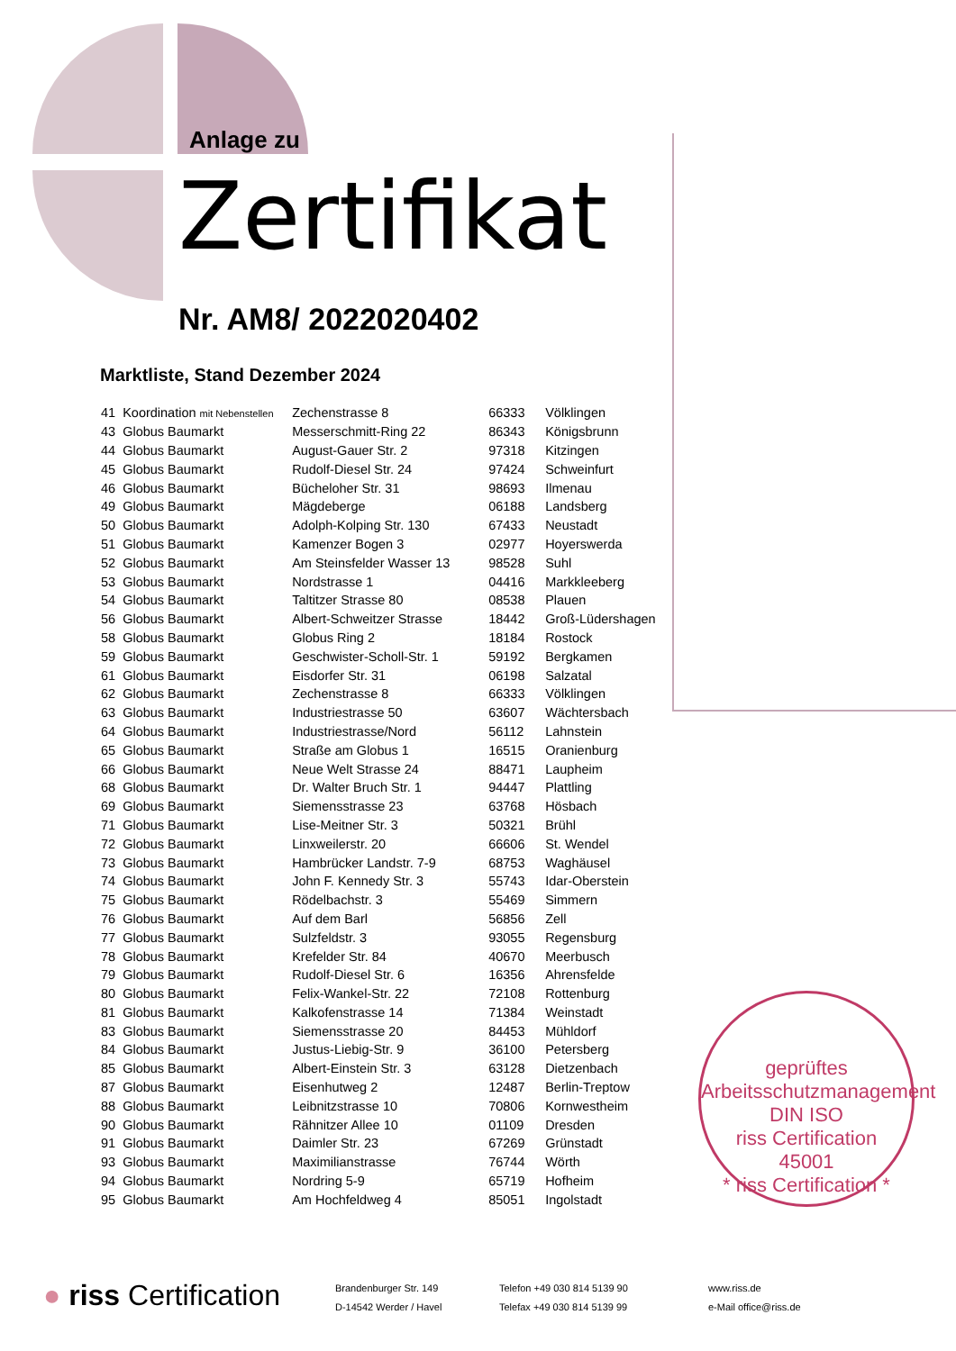Anlage zu
Zertifikat
Nr. AM8/ 2022020402
Marktliste, Stand Dezember 2024
| 41 | Koordination mit Nebenstellen | Zechenstrasse 8 | 66333 | Völklingen |
| 43 | Globus Baumarkt | Messerschmitt-Ring 22 | 86343 | Königsbrunn |
| 44 | Globus Baumarkt | August-Gauer Str. 2 | 97318 | Kitzingen |
| 45 | Globus Baumarkt | Rudolf-Diesel Str. 24 | 97424 | Schweinfurt |
| 46 | Globus Baumarkt | Bücheloher Str. 31 | 98693 | Ilmenau |
| 49 | Globus Baumarkt | Mägdeberge | 06188 | Landsberg |
| 50 | Globus Baumarkt | Adolph-Kolping Str. 130 | 67433 | Neustadt |
| 51 | Globus Baumarkt | Kamenzer Bogen 3 | 02977 | Hoyerswerda |
| 52 | Globus Baumarkt | Am Steinsfelder Wasser 13 | 98528 | Suhl |
| 53 | Globus Baumarkt | Nordstrasse 1 | 04416 | Markkleeberg |
| 54 | Globus Baumarkt | Taltitzer Strasse 80 | 08538 | Plauen |
| 56 | Globus Baumarkt | Albert-Schweitzer Strasse | 18442 | Groß-Lüdershagen |
| 58 | Globus Baumarkt | Globus Ring 2 | 18184 | Rostock |
| 59 | Globus Baumarkt | Geschwister-Scholl-Str. 1 | 59192 | Bergkamen |
| 61 | Globus Baumarkt | Eisdorfer Str. 31 | 06198 | Salzatal |
| 62 | Globus Baumarkt | Zechenstrasse 8 | 66333 | Völklingen |
| 63 | Globus Baumarkt | Industriestrasse 50 | 63607 | Wächtersbach |
| 64 | Globus Baumarkt | Industriestrasse/Nord | 56112 | Lahnstein |
| 65 | Globus Baumarkt | Straße am Globus 1 | 16515 | Oranienburg |
| 66 | Globus Baumarkt | Neue Welt Strasse 24 | 88471 | Laupheim |
| 68 | Globus Baumarkt | Dr. Walter Bruch Str. 1 | 94447 | Plattling |
| 69 | Globus Baumarkt | Siemensstrasse 23 | 63768 | Hösbach |
| 71 | Globus Baumarkt | Lise-Meitner Str. 3 | 50321 | Brühl |
| 72 | Globus Baumarkt | Linxweilerstr. 20 | 66606 | St. Wendel |
| 73 | Globus Baumarkt | Hambrücker Landstr. 7-9 | 68753 | Waghäusel |
| 74 | Globus Baumarkt | John F. Kennedy Str. 3 | 55743 | Idar-Oberstein |
| 75 | Globus Baumarkt | Rödelbachstr. 3 | 55469 | Simmern |
| 76 | Globus Baumarkt | Auf dem Barl | 56856 | Zell |
| 77 | Globus Baumarkt | Sulzfeldstr. 3 | 93055 | Regensburg |
| 78 | Globus Baumarkt | Krefelder Str. 84 | 40670 | Meerbusch |
| 79 | Globus Baumarkt | Rudolf-Diesel Str. 6 | 16356 | Ahrensfelde |
| 80 | Globus Baumarkt | Felix-Wankel-Str. 22 | 72108 | Rottenburg |
| 81 | Globus Baumarkt | Kalkofenstrasse 14 | 71384 | Weinstadt |
| 83 | Globus Baumarkt | Siemensstrasse 20 | 84453 | Mühldorf |
| 84 | Globus Baumarkt | Justus-Liebig-Str. 9 | 36100 | Petersberg |
| 85 | Globus Baumarkt | Albert-Einstein Str. 3 | 63128 | Dietzenbach |
| 87 | Globus Baumarkt | Eisenhutweg 2 | 12487 | Berlin-Treptow |
| 88 | Globus Baumarkt | Leibnitzstrasse 10 | 70806 | Kornwestheim |
| 90 | Globus Baumarkt | Rähnitzer Allee 10 | 01109 | Dresden |
| 91 | Globus Baumarkt | Daimler Str. 23 | 67269 | Grünstadt |
| 93 | Globus Baumarkt | Maximilianstrasse | 76744 | Wörth |
| 94 | Globus Baumarkt | Nordring 5-9 | 65719 | Hofheim |
| 95 | Globus Baumarkt | Am Hochfeldweg 4 | 85051 | Ingolstadt |
geprüftes Arbeitsschutzmanagement
DIN ISO
riss Certification
45001
* riss Certification *
● riss Certification
Brandenburger Str. 149
D-14542 Werder / Havel
Telefon +49 030 814 5139 90
Telefax +49 030 814 5139 99
www.riss.de
e-Mail office@riss.de